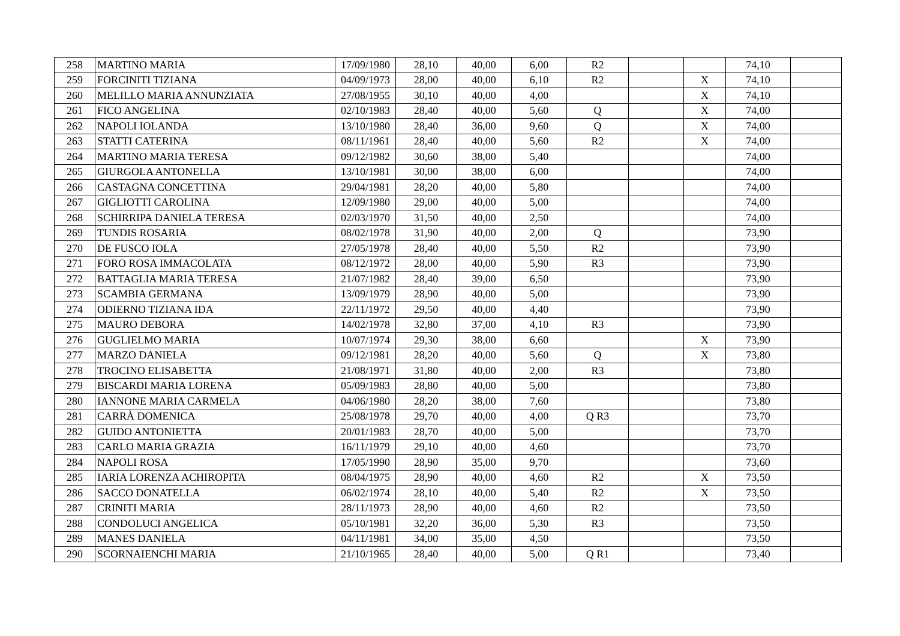| 258 | MARTINO MARIA | 17/09/1980 | 28,10 | 40,00 | 6,00 | R2 | | | 74,10 | |
| 259 | FORCINITI TIZIANA | 04/09/1973 | 28,00 | 40,00 | 6,10 | R2 | | X | 74,10 | |
| 260 | MELILLO MARIA ANNUNZIATA | 27/08/1955 | 30,10 | 40,00 | 4,00 | | | X | 74,10 | |
| 261 | FICO ANGELINA | 02/10/1983 | 28,40 | 40,00 | 5,60 | Q | | X | 74,00 | |
| 262 | NAPOLI IOLANDA | 13/10/1980 | 28,40 | 36,00 | 9,60 | Q | | X | 74,00 | |
| 263 | STATTI CATERINA | 08/11/1961 | 28,40 | 40,00 | 5,60 | R2 | | X | 74,00 | |
| 264 | MARTINO MARIA TERESA | 09/12/1982 | 30,60 | 38,00 | 5,40 | | | | 74,00 | |
| 265 | GIURGOLA ANTONELLA | 13/10/1981 | 30,00 | 38,00 | 6,00 | | | | 74,00 | |
| 266 | CASTAGNA CONCETTINA | 29/04/1981 | 28,20 | 40,00 | 5,80 | | | | 74,00 | |
| 267 | GIGLIOTTI CAROLINA | 12/09/1980 | 29,00 | 40,00 | 5,00 | | | | 74,00 | |
| 268 | SCHIRRIPA DANIELA TERESA | 02/03/1970 | 31,50 | 40,00 | 2,50 | | | | 74,00 | |
| 269 | TUNDIS ROSARIA | 08/02/1978 | 31,90 | 40,00 | 2,00 | Q | | | 73,90 | |
| 270 | DE FUSCO IOLA | 27/05/1978 | 28,40 | 40,00 | 5,50 | R2 | | | 73,90 | |
| 271 | FORO ROSA IMMACOLATA | 08/12/1972 | 28,00 | 40,00 | 5,90 | R3 | | | 73,90 | |
| 272 | BATTAGLIA MARIA TERESA | 21/07/1982 | 28,40 | 39,00 | 6,50 | | | | 73,90 | |
| 273 | SCAMBIA GERMANA | 13/09/1979 | 28,90 | 40,00 | 5,00 | | | | 73,90 | |
| 274 | ODIERNO TIZIANA IDA | 22/11/1972 | 29,50 | 40,00 | 4,40 | | | | 73,90 | |
| 275 | MAURO DEBORA | 14/02/1978 | 32,80 | 37,00 | 4,10 | R3 | | | 73,90 | |
| 276 | GUGLIELMO MARIA | 10/07/1974 | 29,30 | 38,00 | 6,60 | | | X | 73,90 | |
| 277 | MARZO DANIELA | 09/12/1981 | 28,20 | 40,00 | 5,60 | Q | | X | 73,80 | |
| 278 | TROCINO ELISABETTA | 21/08/1971 | 31,80 | 40,00 | 2,00 | R3 | | | 73,80 | |
| 279 | BISCARDI MARIA LORENA | 05/09/1983 | 28,80 | 40,00 | 5,00 | | | | 73,80 | |
| 280 | IANNONE MARIA CARMELA | 04/06/1980 | 28,20 | 38,00 | 7,60 | | | | 73,80 | |
| 281 | CARRÀ DOMENICA | 25/08/1978 | 29,70 | 40,00 | 4,00 | Q R3 | | | 73,70 | |
| 282 | GUIDO ANTONIETTA | 20/01/1983 | 28,70 | 40,00 | 5,00 | | | | 73,70 | |
| 283 | CARLO MARIA GRAZIA | 16/11/1979 | 29,10 | 40,00 | 4,60 | | | | 73,70 | |
| 284 | NAPOLI ROSA | 17/05/1990 | 28,90 | 35,00 | 9,70 | | | | 73,60 | |
| 285 | IARIA LORENZA ACHIROPITA | 08/04/1975 | 28,90 | 40,00 | 4,60 | R2 | | X | 73,50 | |
| 286 | SACCO DONATELLA | 06/02/1974 | 28,10 | 40,00 | 5,40 | R2 | | X | 73,50 | |
| 287 | CRINITI MARIA | 28/11/1973 | 28,90 | 40,00 | 4,60 | R2 | | | 73,50 | |
| 288 | CONDOLUCI ANGELICA | 05/10/1981 | 32,20 | 36,00 | 5,30 | R3 | | | 73,50 | |
| 289 | MANES DANIELA | 04/11/1981 | 34,00 | 35,00 | 4,50 | | | | 73,50 | |
| 290 | SCORNAIENCHI MARIA | 21/10/1965 | 28,40 | 40,00 | 5,00 | Q R1 | | | 73,40 | |